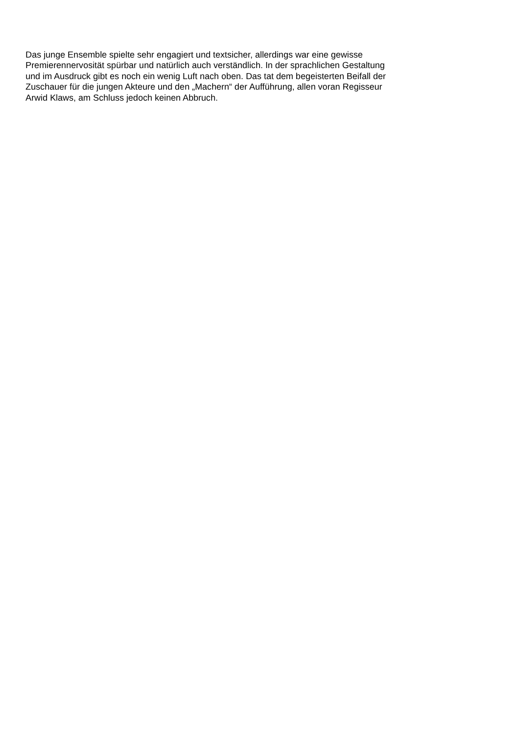Das junge Ensemble spielte sehr engagiert und textsicher, allerdings war eine gewisse
Premierennervosität spürbar und natürlich auch verständlich. In der sprachlichen Gestaltung
und im Ausdruck gibt es noch ein wenig Luft nach oben. Das tat dem begeisterten Beifall der
Zuschauer für die jungen Akteure und den „Machern“ der Aufführung, allen voran Regisseur
Arwid Klaws, am Schluss jedoch keinen Abbruch.